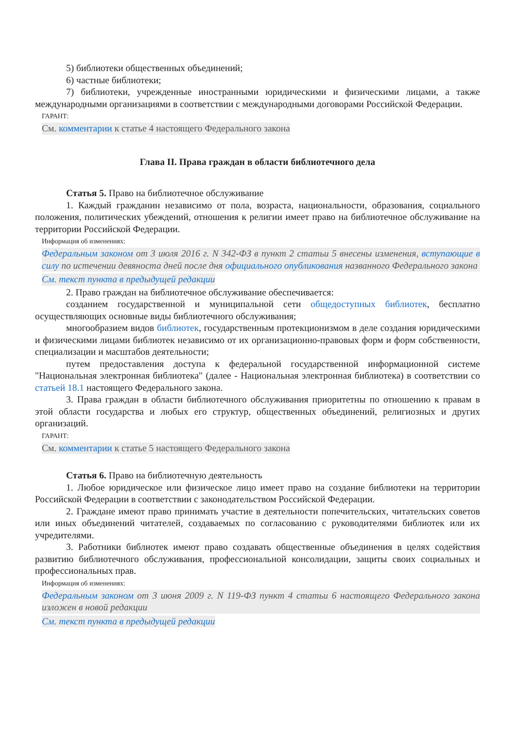5) библиотеки общественных объединений;
6) частные библиотеки;
7) библиотеки, учрежденные иностранными юридическими и физическими лицами, а также международными организациями в соответствии с международными договорами Российской Федерации.
ГАРАНТ:
См. комментарии к статье 4 настоящего Федерального закона
Глава II. Права граждан в области библиотечного дела
Статья 5. Право на библиотечное обслуживание
1. Каждый гражданин независимо от пола, возраста, национальности, образования, социального положения, политических убеждений, отношения к религии имеет право на библиотечное обслуживание на территории Российской Федерации.
Информация об изменениях:
Федеральным законом от 3 июля 2016 г. N 342-ФЗ в пункт 2 статьи 5 внесены изменения, вступающие в силу по истечении девяноста дней после дня официального опубликования названного Федерального закона
См. текст пункта в предыдущей редакции
2. Право граждан на библиотечное обслуживание обеспечивается:
созданием государственной и муниципальной сети общедоступных библиотек, бесплатно осуществляющих основные виды библиотечного обслуживания;
многообразием видов библиотек, государственным протекционизмом в деле создания юридическими и физическими лицами библиотек независимо от их организационно-правовых форм и форм собственности, специализации и масштабов деятельности;
путем предоставления доступа к федеральной государственной информационной системе "Национальная электронная библиотека" (далее - Национальная электронная библиотека) в соответствии со статьей 18.1 настоящего Федерального закона.
3. Права граждан в области библиотечного обслуживания приоритетны по отношению к правам в этой области государства и любых его структур, общественных объединений, религиозных и других организаций.
ГАРАНТ:
См. комментарии к статье 5 настоящего Федерального закона
Статья 6. Право на библиотечную деятельность
1. Любое юридическое или физическое лицо имеет право на создание библиотеки на территории Российской Федерации в соответствии с законодательством Российской Федерации.
2. Граждане имеют право принимать участие в деятельности попечительских, читательских советов или иных объединений читателей, создаваемых по согласованию с руководителями библиотек или их учредителями.
3. Работники библиотек имеют право создавать общественные объединения в целях содействия развитию библиотечного обслуживания, профессиональной консолидации, защиты своих социальных и профессиональных прав.
Информация об изменениях:
Федеральным законом от 3 июня 2009 г. N 119-ФЗ пункт 4 статьи 6 настоящего Федерального закона изложен в новой редакции
См. текст пункта в предыдущей редакции